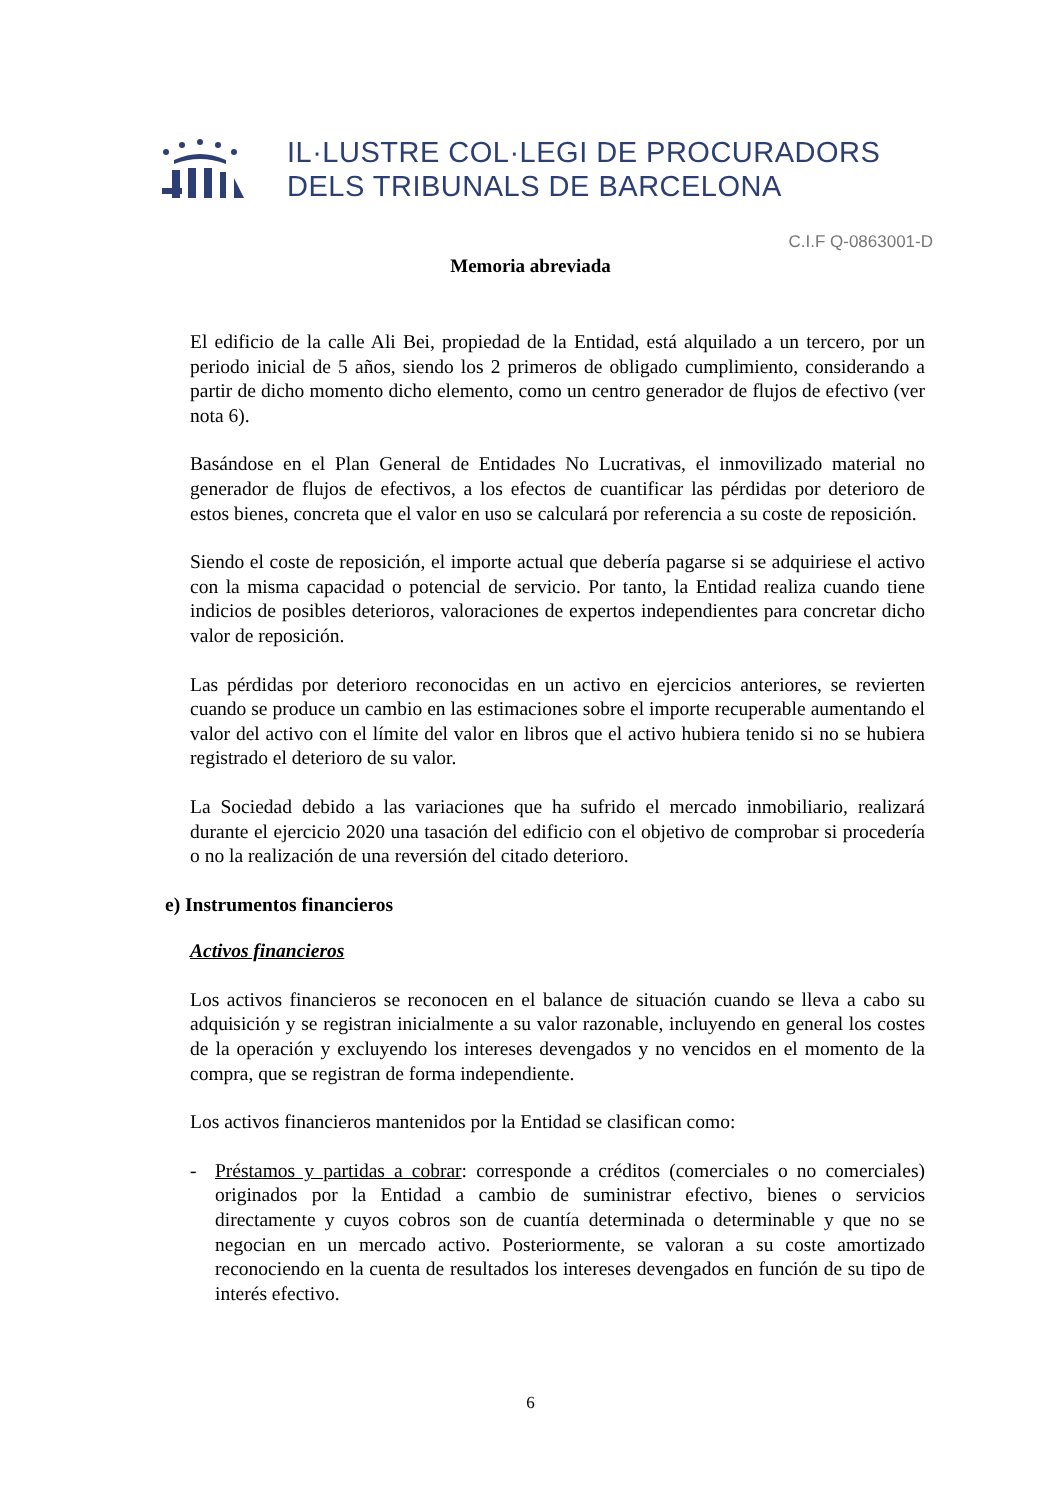IL·LUSTRE COL·LEGI DE PROCURADORS
DELS TRIBUNALS DE BARCELONA
C.I.F Q-0863001-D
Memoria abreviada
El edificio de la calle Ali Bei, propiedad de la Entidad, está alquilado a un tercero, por un periodo inicial de 5 años, siendo los 2 primeros de obligado cumplimiento, considerando a partir de dicho momento dicho elemento, como un centro generador de flujos de efectivo (ver nota 6).
Basándose en el Plan General de Entidades No Lucrativas, el inmovilizado material no generador de flujos de efectivos, a los efectos de cuantificar las pérdidas por deterioro de estos bienes, concreta que el valor en uso se calculará por referencia a su coste de reposición.
Siendo el coste de reposición, el importe actual que debería pagarse si se adquiriese el activo con la misma capacidad o potencial de servicio. Por tanto, la Entidad realiza cuando tiene indicios de posibles deterioros, valoraciones de expertos independientes para concretar dicho valor de reposición.
Las pérdidas por deterioro reconocidas en un activo en ejercicios anteriores, se revierten cuando se produce un cambio en las estimaciones sobre el importe recuperable aumentando el valor del activo con el límite del valor en libros que el activo hubiera tenido si no se hubiera registrado el deterioro de su valor.
La Sociedad debido a las variaciones que ha sufrido el mercado inmobiliario, realizará durante el ejercicio 2020 una tasación del edificio con el objetivo de comprobar si procedería o no la realización de una reversión del citado deterioro.
e) Instrumentos financieros
Activos financieros
Los activos financieros se reconocen en el balance de situación cuando se lleva a cabo su adquisición y se registran inicialmente a su valor razonable, incluyendo en general los costes de la operación y excluyendo los intereses devengados y no vencidos en el momento de la compra, que se registran de forma independiente.
Los activos financieros mantenidos por la Entidad se clasifican como:
- Préstamos y partidas a cobrar: corresponde a créditos (comerciales o no comerciales) originados por la Entidad a cambio de suministrar efectivo, bienes o servicios directamente y cuyos cobros son de cuantía determinada o determinable y que no se negocian en un mercado activo. Posteriormente, se valoran a su coste amortizado reconociendo en la cuenta de resultados los intereses devengados en función de su tipo de interés efectivo.
6